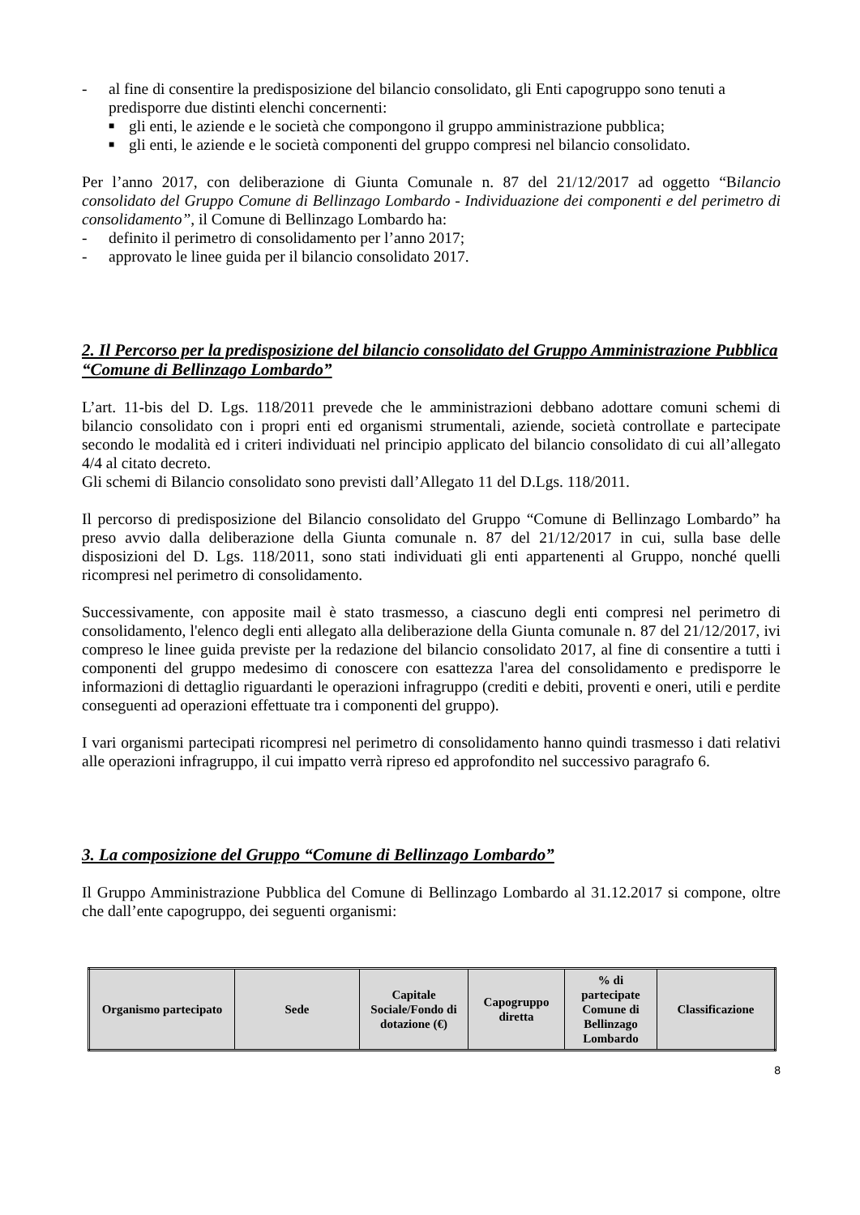- al fine di consentire la predisposizione del bilancio consolidato, gli Enti capogruppo sono tenuti a predisporre due distinti elenchi concernenti:
■ gli enti, le aziende e le società che compongono il gruppo amministrazione pubblica;
■ gli enti, le aziende e le società componenti del gruppo compresi nel bilancio consolidato.
Per l’anno 2017, con deliberazione di Giunta Comunale n. 87 del 21/12/2017 ad oggetto “Bilancio consolidato del Gruppo Comune di Bellinzago Lombardo - Individuazione dei componenti e del perimetro di consolidamento”, il Comune di Bellinzago Lombardo ha:
- definito il perimetro di consolidamento per l’anno 2017;
- approvato le linee guida per il bilancio consolidato 2017.
2. Il Percorso per la predisposizione del bilancio consolidato del Gruppo Amministrazione Pubblica “Comune di Bellinzago Lombardo”
L’art. 11-bis del D. Lgs. 118/2011 prevede che le amministrazioni debbano adottare comuni schemi di bilancio consolidato con i propri enti ed organismi strumentali, aziende, società controllate e partecipate secondo le modalità ed i criteri individuati nel principio applicato del bilancio consolidato di cui all’allegato 4/4 al citato decreto.
Gli schemi di Bilancio consolidato sono previsti dall’Allegato 11 del D.Lgs. 118/2011.
Il percorso di predisposizione del Bilancio consolidato del Gruppo “Comune di Bellinzago Lombardo” ha preso avvio dalla deliberazione della Giunta comunale n. 87 del 21/12/2017 in cui, sulla base delle disposizioni del D. Lgs. 118/2011, sono stati individuati gli enti appartenenti al Gruppo, nonché quelli ricompresi nel perimetro di consolidamento.
Successivamente, con apposite mail è stato trasmesso, a ciascuno degli enti compresi nel perimetro di consolidamento, l'elenco degli enti allegato alla deliberazione della Giunta comunale n. 87 del 21/12/2017, ivi compreso le linee guida previste per la redazione del bilancio consolidato 2017, al fine di consentire a tutti i componenti del gruppo medesimo di conoscere con esattezza l'area del consolidamento e predisporre le informazioni di dettaglio riguardanti le operazioni infragruppo (crediti e debiti, proventi e oneri, utili e perdite conseguenti ad operazioni effettuate tra i componenti del gruppo).
I vari organismi partecipati ricompresi nel perimetro di consolidamento hanno quindi trasmesso i dati relativi alle operazioni infragruppo, il cui impatto verrà ripreso ed approfondito nel successivo paragrafo 6.
3. La composizione del Gruppo “Comune di Bellinzago Lombardo”
Il Gruppo Amministrazione Pubblica del Comune di Bellinzago Lombardo al 31.12.2017 si compone, oltre che dall’ente capogruppo, dei seguenti organismi:
| Organismo partecipato | Sede | Capitale Sociale/Fondo di dotazione (€) | Capogruppo diretta | % di partecipate Comune di Bellinzago Lombardo | Classificazione |
| --- | --- | --- | --- | --- | --- |
8